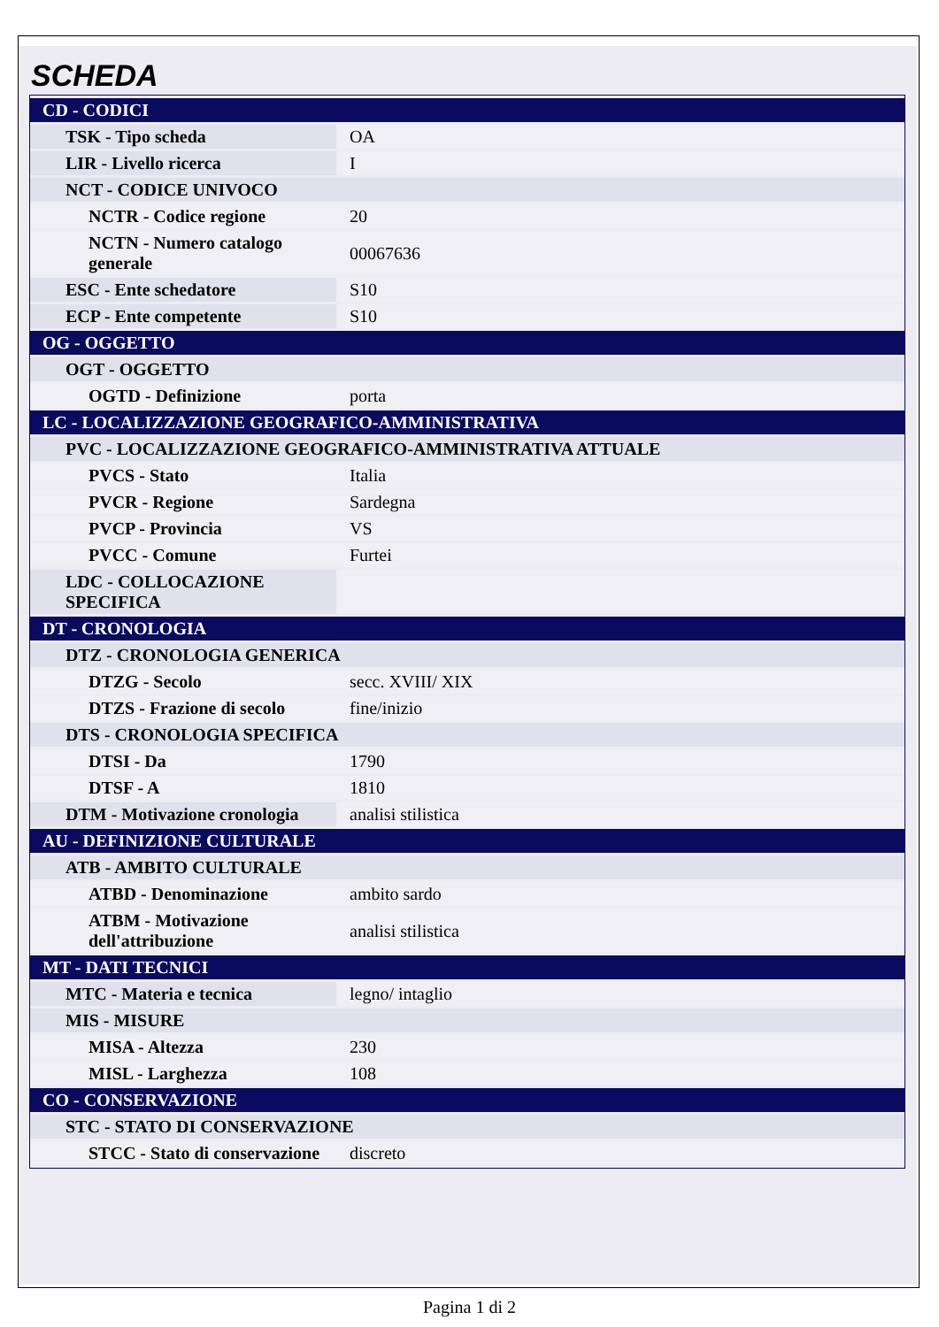SCHEDA
| CD - CODICI | |
| TSK - Tipo scheda | OA |
| LIR - Livello ricerca | I |
| NCT - CODICE UNIVOCO | |
| NCTR - Codice regione | 20 |
| NCTN - Numero catalogo generale | 00067636 |
| ESC - Ente schedatore | S10 |
| ECP - Ente competente | S10 |
| OG - OGGETTO | |
| OGT - OGGETTO | |
| OGTD - Definizione | porta |
| LC - LOCALIZZAZIONE GEOGRAFICO-AMMINISTRATIVA | |
| PVC - LOCALIZZAZIONE GEOGRAFICO-AMMINISTRATIVA ATTUALE | |
| PVCS - Stato | Italia |
| PVCR - Regione | Sardegna |
| PVCP - Provincia | VS |
| PVCC - Comune | Furtei |
| LDC - COLLOCAZIONE SPECIFICA | |
| DT - CRONOLOGIA | |
| DTZ - CRONOLOGIA GENERICA | |
| DTZG - Secolo | secc. XVIII/ XIX |
| DTZS - Frazione di secolo | fine/inizio |
| DTS - CRONOLOGIA SPECIFICA | |
| DTSI - Da | 1790 |
| DTSF - A | 1810 |
| DTM - Motivazione cronologia | analisi stilistica |
| AU - DEFINIZIONE CULTURALE | |
| ATB - AMBITO CULTURALE | |
| ATBD - Denominazione | ambito sardo |
| ATBM - Motivazione dell'attribuzione | analisi stilistica |
| MT - DATI TECNICI | |
| MTC - Materia e tecnica | legno/ intaglio |
| MIS - MISURE | |
| MISA - Altezza | 230 |
| MISL - Larghezza | 108 |
| CO - CONSERVAZIONE | |
| STC - STATO DI CONSERVAZIONE | |
| STCC - Stato di conservazione | discreto |
Pagina 1 di 2